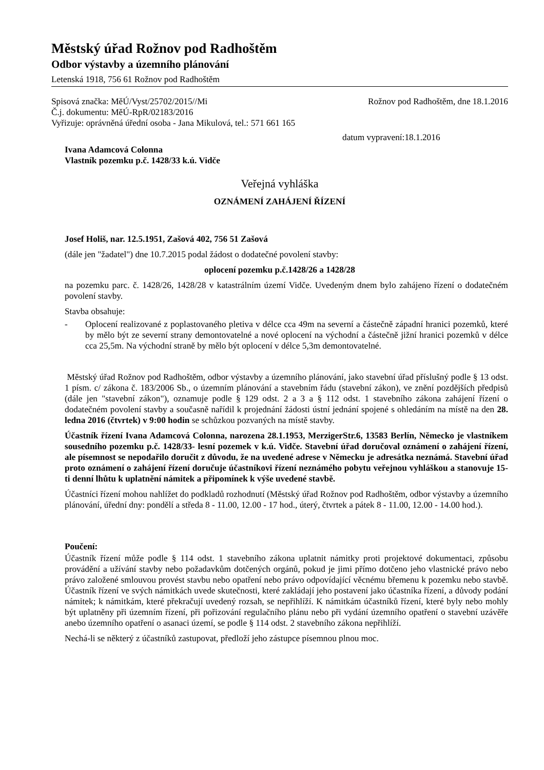Městský úřad Rožnov pod Radhoštěm
Odbor výstavby a územního plánování
Letenská 1918, 756 61 Rožnov pod Radhoštěm
Spisová značka: MěÚ/Vyst/25702/2015//Mi Rožnov pod Radhoštěm, dne 18.1.2016
Č.j. dokumentu: MěÚ-RpR/02183/2016
Vyřizuje: oprávněná úřední osoba - Jana Mikulová, tel.: 571 661 165
datum vypravení:18.1.2016
Ivana Adamcová Colonna
Vlastník pozemku p.č. 1428/33 k.ú. Vidče
Veřejná vyhláška
OZNÁMENÍ ZAHÁJENÍ ŘÍZENÍ
Josef Holiš, nar. 12.5.1951, Zašová 402, 756 51 Zašová
(dále jen "žadatel") dne 10.7.2015 podal žádost o dodatečné povolení stavby:
oplocení pozemku p.č.1428/26 a 1428/28
na pozemku parc. č. 1428/26, 1428/28 v katastrálním území Vidče. Uvedeným dnem bylo zahájeno řízení o dodatečném povolení stavby.
Stavba obsahuje:
- Oplocení realizované z poplastovaného pletiva v délce cca 49m na severní a částečně západní hranici pozemků, které by mělo být ze severní strany demontovatelné a nové oplocení na východní a částečně jižní hranici pozemků v délce cca 25,5m. Na východní straně by mělo být oplocení v délce 5,3m demontovatelné.
Městský úřad Rožnov pod Radhoštěm, odbor výstavby a územního plánování, jako stavební úřad příslušný podle § 13 odst. 1 písm. c/ zákona č. 183/2006 Sb., o územním plánování a stavebním řádu (stavební zákon), ve znění pozdějších předpisů (dále jen "stavební zákon"), oznamuje podle § 129 odst. 2 a 3 a § 112 odst. 1 stavebního zákona zahájení řízení o dodatečném povolení stavby a současně nařídil k projednání žádosti ústní jednání spojené s ohledáním na místě na den 28. ledna 2016 (čtvrtek) v 9:00 hodin se schůzkou pozvaných na místě stavby.
Účastník řízení Ivana Adamcová Colonna, narozena 28.1.1953, MerzigerStr.6, 13583 Berlín, Německo je vlastníkem sousedního pozemku p.č. 1428/33- lesní pozemek v k.ú. Vidče. Stavební úřad doručoval oznámení o zahájení řízení, ale písemnost se nepodařilo doručit z důvodu, že na uvedené adrese v Německu je adresátka neznámá. Stavební úřad proto oznámení o zahájení řízení doručuje účastníkovi řízení neznámého pobytu veřejnou vyhláškou a stanovuje 15-ti denní lhůtu k uplatnění námitek a připomínek k výše uvedené stavbě.
Účastníci řízení mohou nahlížet do podkladů rozhodnutí (Městský úřad Rožnov pod Radhoštěm, odbor výstavby a územního plánování, úřední dny: pondělí a středa 8 - 11.00, 12.00 - 17 hod., úterý, čtvrtek a pátek 8 - 11.00, 12.00 - 14.00 hod.).
Poučení:
Účastník řízení může podle § 114 odst. 1 stavebního zákona uplatnit námitky proti projektové dokumentaci, způsobu provádění a užívání stavby nebo požadavkům dotčených orgánů, pokud je jimi přímo dotčeno jeho vlastnické právo nebo právo založené smlouvou provést stavbu nebo opatření nebo právo odpovídající věcnému břemenu k pozemku nebo stavbě. Účastník řízení ve svých námitkách uvede skutečnosti, které zakládají jeho postavení jako účastníka řízení, a důvody podání námitek; k námitkám, které překračují uvedený rozsah, se nepřihlíží. K námitkám účastníků řízení, které byly nebo mohly být uplatněny při územním řízení, při pořizování regulačního plánu nebo při vydání územního opatření o stavební uzávěře anebo územního opatření o asanaci území, se podle § 114 odst. 2 stavebního zákona nepřihlíží.
Nechá-li se některý z účastníků zastupovat, předloží jeho zástupce písemnou plnou moc.